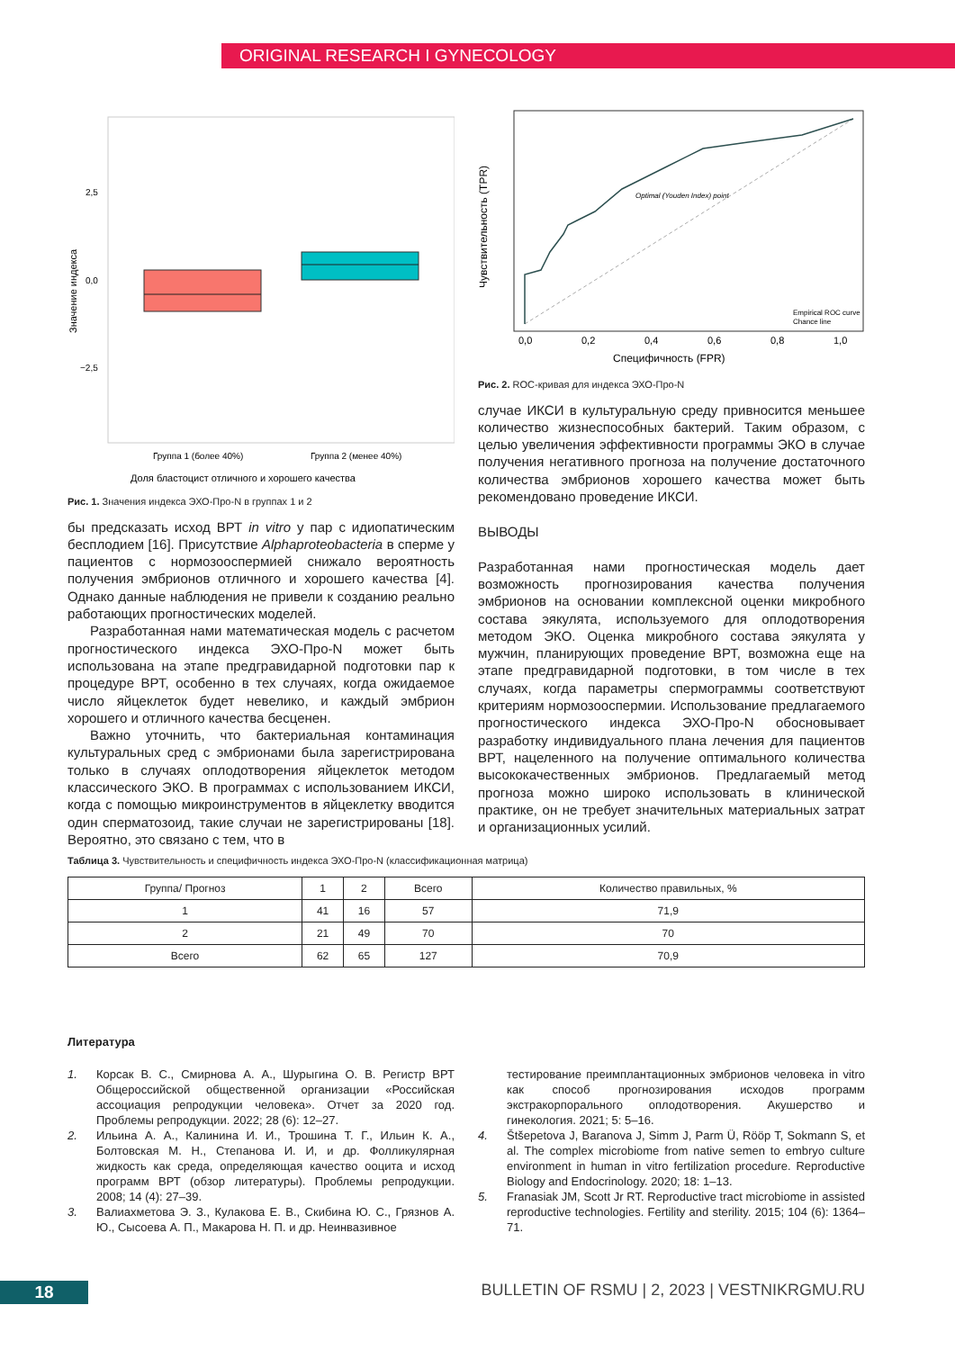ORIGINAL RESEARCH I GYNECOLOGY
2,5
0,0
−2,5
Группа 1 (более 40%)
Группа 2 (менее 40%)
Доля бластоцист отличного и хорошего качества
Значение индекса
Рис. 1. Значения индекса ЭХО-Про-N в группах 1 и 2
бы предсказать исход ВРТ in vitro у пар с идиопатическим бесплодием [16]. Присутствие Alphaproteobacteria в сперме у пациентов с нормозооспермией снижало вероятность получения эмбрионов отличного и хорошего качества [4]. Однако данные наблюдения не привели к созданию реально работающих прогностических моделей.
Разработанная нами математическая модель с расчетом прогностического индекса ЭХО-Про-N может быть использована на этапе предгравидарной подготовки пар к процедуре ВРТ, особенно в тех случаях, когда ожидаемое число яйцеклеток будет невелико, и каждый эмбрион хорошего и отличного качества бесценен.
Важно уточнить, что бактериальная контаминация культуральных сред с эмбрионами была зарегистрирована только в случаях оплодотворения яйцеклеток методом классического ЭКО. В программах с использованием ИКСИ, когда с помощью микроинструментов в яйцеклетку вводится один сперматозоид, такие случаи не зарегистрированы [18]. Вероятно, это связано с тем, что в
Optimal (Youden Index) point
Empirical ROC curve
Chance line
0,0
0,2
0,4
0,6
0,8
1,0
Специфичность (FPR)
Чувствительность (TPR)
Рис. 2. ROC-кривая для индекса ЭХО-Про-N
случае ИКСИ в культуральную среду привносится меньшее количество жизнеспособных бактерий. Таким образом, с целью увеличения эффективности программы ЭКО в случае получения негативного прогноза на получение достаточного количества эмбрионов хорошего качества может быть рекомендовано проведение ИКСИ.
ВЫВОДЫ
Разработанная нами прогностическая модель дает возможность прогнозирования качества получения эмбрионов на основании комплексной оценки микробного состава эякулята, используемого для оплодотворения методом ЭКО. Оценка микробного состава эякулята у мужчин, планирующих проведение ВРТ, возможна еще на этапе предгравидарной подготовки, в том числе в тех случаях, когда параметры спермограммы соответствуют критериям нормозооспермии. Использование предлагаемого прогностического индекса ЭХО-Про-N обосновывает разработку индивидуального плана лечения для пациентов ВРТ, нацеленного на получение оптимального количества высококачественных эмбрионов. Предлагаемый метод прогноза можно широко использовать в клинической практике, он не требует значительных материальных затрат и организационных усилий.
Таблица 3. Чувствительность и специфичность индекса ЭХО-Про-N (классификационная матрица)
| Группа/ Прогноз | 1 | 2 | Всего | Количество правильных, % |
| --- | --- | --- | --- | --- |
| 1 | 41 | 16 | 57 | 71,9 |
| 2 | 21 | 49 | 70 | 70 |
| Всего | 62 | 65 | 127 | 70,9 |
Литература
1. Корсак В. С., Смирнова А. А., Шурыгина О. В. Регистр ВРТ Общероссийской общественной организации «Российская ассоциация репродукции человека». Отчет за 2020 год. Проблемы репродукции. 2022; 28 (6): 12–27.
2. Ильина А. А., Калинина И. И., Трошина Т. Г., Ильин К. А., Болтовская М. Н., Степанова И. И, и др. Фолликулярная жидкость как среда, определяющая качество ооцита и исход программ ВРТ (обзор литературы). Проблемы репродукции. 2008; 14 (4): 27–39.
3. Валиахметова Э. З., Кулакова Е. В., Скибина Ю. С., Грязнов А. Ю., Сысоева А. П., Макарова Н. П. и др. Неинвазивное
тестирование преимплантационных эмбрионов человека in vitro как способ прогнозирования исходов программ экстракорпорального оплодотворения. Акушерство и гинекология. 2021; 5: 5–16.
4. Štšepetova J, Baranova J, Simm J, Parm Ü, Rööp T, Sokmann S, et al. The complex microbiome from native semen to embryo culture environment in human in vitro fertilization procedure. Reproductive Biology and Endocrinology. 2020; 18: 1–13.
5. Franasiak JM, Scott Jr RT. Reproductive tract microbiome in assisted reproductive technologies. Fertility and sterility. 2015; 104 (6): 1364–71.
18
BULLETIN OF RSMU | 2, 2023 | VESTNIKRGMU.RU